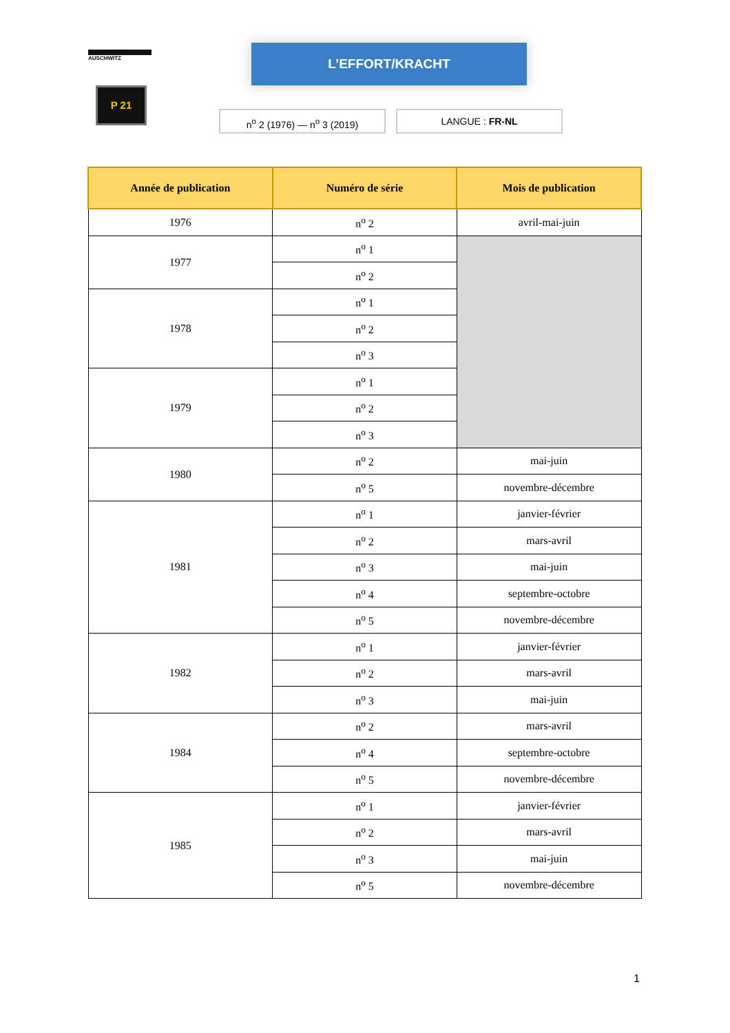AUSCHWITZ
P 21
L’EFFORT/KRACHT
n<sup>o</sup> 2 (1976) — n<sup>o</sup> 3 (2019) LANGUE : FR-NL
| Année de publication | Numéro de série | Mois de publication |
| --- | --- | --- |
| 1976 | n<sup>o</sup> 2 | avril-mai-juin |
| 1977 | n<sup>o</sup> 1 | |
| | n<sup>o</sup> 2 | |
| 1978 | n<sup>o</sup> 1 | |
| | n<sup>o</sup> 2 | |
| | n<sup>o</sup> 3 | |
| 1979 | n<sup>o</sup> 1 | |
| | n<sup>o</sup> 2 | |
| | n<sup>o</sup> 3 | |
| 1980 | n<sup>o</sup> 2 | mai-juin |
| | n<sup>o</sup> 5 | novembre-décembre |
| 1981 | n<sup>o</sup> 1 | janvier-février |
| | n<sup>o</sup> 2 | mars-avril |
| | n<sup>o</sup> 3 | mai-juin |
| | n<sup>o</sup> 4 | septembre-octobre |
| | n<sup>o</sup> 5 | novembre-décembre |
| 1982 | n<sup>o</sup> 1 | janvier-février |
| | n<sup>o</sup> 2 | mars-avril |
| | n<sup>o</sup> 3 | mai-juin |
| 1984 | n<sup>o</sup> 2 | mars-avril |
| | n<sup>o</sup> 4 | septembre-octobre |
| | n<sup>o</sup> 5 | novembre-décembre |
| 1985 | n<sup>o</sup> 1 | janvier-février |
| | n<sup>o</sup> 2 | mars-avril |
| | n<sup>o</sup> 3 | mai-juin |
| | n<sup>o</sup> 5 | novembre-décembre |
1